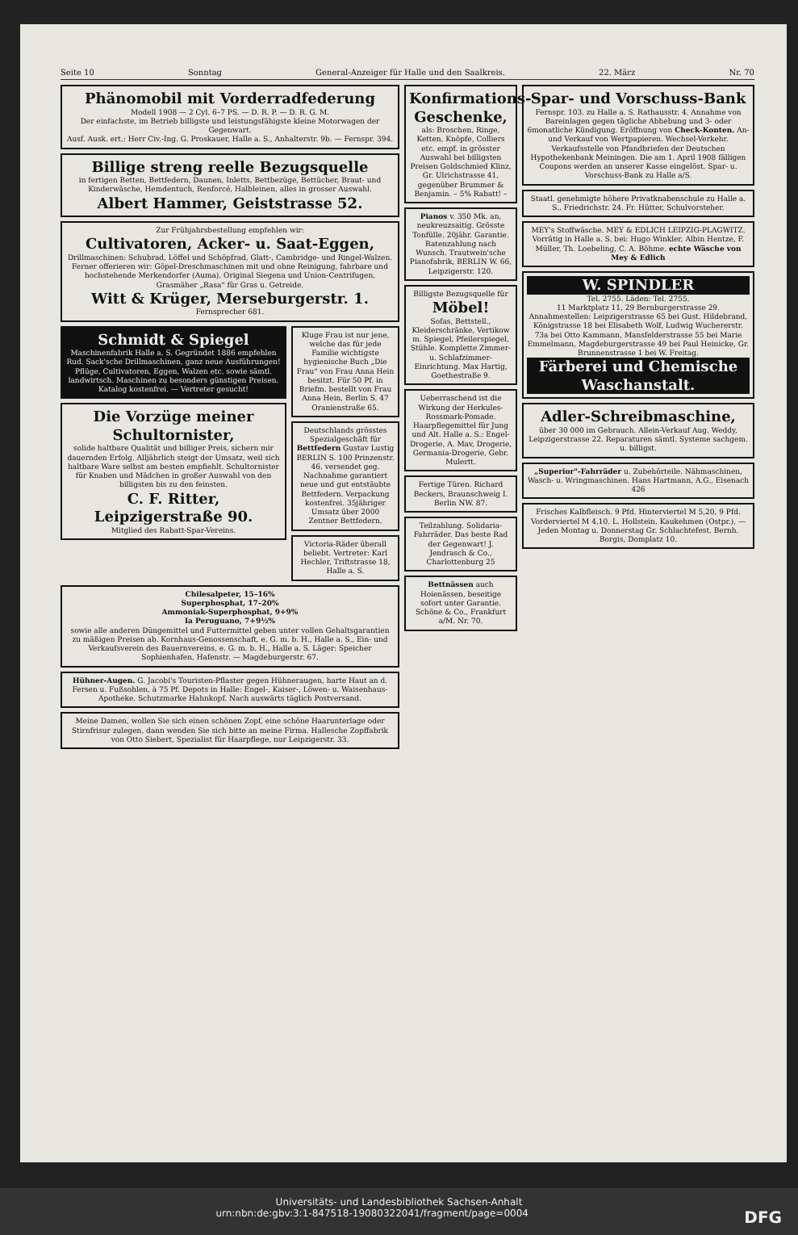Seite 10 Sonntag General-Anzeiger für Halle und den Saalkreis. 22. März Nr. 70
Phänomobil mit Vorderradfederung
Modell 1908 — 2 Cyl. 6–7 PS. — D. R. P. — D. R. G. M.
Der einfachste, im Betrieb billigste und leistungsfähigste kleine Motorwagen der Gegenwart.
Ausf. Ausk. ert.: Herr Civ.-Ing. G. Proskauer, Halle a. S., Anhalterstr. 9b. — Fernspr. 394.
Billige streng reelle Bezugsquelle
in fertigen Betten, Bettfedern, Daunen, Inletts, Bettbezüge, Bettücher, Braut- und Kinderwäsche, Hemdentuch, Renforcé, Halbleinen, alles in grosser Auswahl.
Albert Hammer, Geiststrasse 52.
Zur Frühjahrsbestellung empfehlen wir:
Cultivatoren, Acker- u. Saat-Eggen,
Drillmaschinen: Schubrad, Löffel und Schöpfrad, Glatt-, Cambridge- und Ringel-Walzen. Ferner offerieren wir: Göpel-Dreschmaschinen mit und ohne Reinigung, fahrbare und hochstehende Merkendorfer (Auma). Original Siegena und Union-Centrifugen, Grasmäher „Rasa" für Gras u. Getreide.
Witt & Krüger, Merseburgerstr. 1.
Fernsprecher 681.
Schmidt & Spiegel
Maschinenfabrik Halle a. S. Gegründet 1886 empfehlen Rud. Sack'sche Drillmaschinen, ganz neue Ausführungen! Pflüge, Cultivatoren, Eggen, Walzen etc. sowie sämtl. landwirtsch. Maschinen zu besonders günstigen Preisen. Katalog kostenfrei. — Vertreter gesucht!
Die Vorzüge meiner Schultornister,
solide haltbare Qualität und billiger Preis, sichern mir dauernden Erfolg. Alljährlich steigt der Umsatz, weil sich haltbare Ware selbst am besten empfiehlt. Schultornister für Knaben und Mädchen in großer Auswahl von den billigsten bis zu den feinsten.
C. F. Ritter, Leipzigerstraße 90.
Mitglied des Rabatt-Spar-Vereins.
Kluge Frau ist nur jene, welche das für jede Familie wichtigste hygienische Buch „Die Frau" von Frau Anna Hein besitzt. Für 50 Pf. in Briefm. bestellt von Frau Anna Hein, Berlin S. 47 Oranienstraße 65.
Deutschlands grösstes Spezialgeschäft für Bettfedern Gustav Lustig BERLIN S. 100 Prinzenstr. 46. versendet geg. Nachnahme garantiert neue und gut entstäubte Bettfedern. Verpackung kostenfrei. 35jähriger Umsatz über 2000 Zentner Bettfedern.
Victoria-Räder überall beliebt. Vertreter: Karl Hechler, Triftstrasse 18, Halle a. S.
Chilesalpeter, 15–16%
Superphosphat, 17–20%
Ammoniak-Superphosphat, 9+9%
Ia Peruguano, 7+9½%
sowie alle anderen Düngemittel und Futtermittel geben unter vollen Gehaltsgarantien zu mäßigen Preisen ab. Kornhaus-Genossenschaft, e. G. m. b. H., Halle a. S., Ein- und Verkaufsverein des Bauernvereins, e. G. m. b. H., Halle a. S. Läger: Speicher Sophienhafen, Hafenstr. — Magdeburgerstr. 67.
Hühner-Augen. G. Jacobi's Touristen-Pflaster gegen Hühneraugen, harte Haut an d. Fersen u. Fußsohlen, à 75 Pf. Depots in Halle: Engel-, Kaiser-, Löwen- u. Waisenhaus-Apotheke. Schutzmarke Hahnkopf. Nach auswärts täglich Postversand.
Meine Damen, wollen Sie sich einen schönen Zopf, eine schöne Haarunterlage oder Stirnfrisur zulegen, dann wenden Sie sich bitte an meine Firma. Hallesche Zopffabrik von Otto Siebert, Spezialist für Haarpflege, nur Leipzigerstr. 33.
Konfirmations-Geschenke,
als: Broschen, Ringe, Ketten, Knöpfe, Colliers etc. empf. in grösster Auswahl bei billigsten Preisen Goldschmied Klinz, Gr. Ulrichstrasse 41, gegenüber Brummer & Benjamin. – 5% Rabatt! –
Pianos v. 350 Mk. an, neukreuzsaitig. Grösste Tonfülle. 20jähr. Garantie. Ratenzahlung nach Wunsch. Trautwein'sche Pianofabrik, BERLIN W. 66, Leipzigerstr. 120.
Billigste Bezugsquelle für
Möbel!
Sofas, Bettstell., Kleiderschränke, Vertikow m. Spiegel, Pfeilerspiegel, Stühle. Komplette Zimmer- u. Schlafzimmer-Einrichtung. Max Hartig, Goethestraße 9.
Ueberraschend ist die Wirkung der Herkules-Rossmark-Pomade. Haarpflegemittel für Jung und Alt. Halle a. S.: Engel-Drogerie, A. Mav, Drogerie, Germania-Drogerie, Gebr. Mulertt.
Fertige Türen. Richard Beckers, Braunschweig I. Berlin NW. 87.
Teilzahlung. Solidaria-Fahrräder. Das beste Rad der Gegenwart! J. Jendrasch & Co., Charlottenburg 25
Bettnässen auch Hoienässen, beseitige sofort unter Garantie. Schöne & Co., Frankfurt a/M. Nr. 70.
Spar- und Vorschuss-Bank
Fernspr. 103. zu Halle a. S. Rathausstr. 4. Annahme von Bareinlagen gegen tägliche Abhebung und 3- oder 6monatliche Kündigung. Eröffnung von Check-Konten. An- und Verkauf von Wertpapieren. Wechsel-Verkehr. Verkaufsstelle von Pfandbriefen der Deutschen Hypothekenbank Meiningen. Die am 1. April 1908 fälligen Coupons werden an unserer Kasse eingelöst. Spar- u. Vorschuss-Bank zu Halle a/S.
Staatl. genehmigte höhere Privatknabenschule zu Halle a. S., Friedrichstr. 24. Fr. Hütter, Schulvorsteher.
MEY's Stoffwäsche. MEY & EDLICH LEIPZIG-PLAGWITZ. Vorrätig in Halle a. S. bei: Hugo Winkler, Albin Hentze, F. Müller, Th. Loebeling, C. A. Böhme. echte Wäsche von Mey & Edlich
W. SPINDLER
Tel. 2755. Läden: Tel. 2755.
11 Marktplatz 11, 29 Bernburgerstrasse 29.
Annahmestellen: Leipzigerstrasse 65 bei Gust. Hildebrand, Königstrasse 18 bei Elisabeth Wolf, Ludwig Wuchererstr. 73a bei Otto Kammann, Mansfelderstrasse 55 bei Marie Emmelmann, Magdeburgerstrasse 49 bei Paul Heinicke, Gr. Brunnenstrasse 1 bei W. Freitag.
Färberei und Chemische Waschanstalt.
Adler-Schreibmaschine,
über 30 000 im Gebrauch. Allein-Verkauf Aug. Weddy, Leipzigerstrasse 22. Reparaturen sämtl. Systeme sachgem. u. billigst.
„Superior"-Fahrräder u. Zubehörteile. Nähmaschinen, Wasch- u. Wringmaschinen. Hans Hartmann, A.G., Eisenach 426
Frisches Kalbfleisch. 9 Pfd. Hinterviertel M 5,20, 9 Pfd. Vorderviertel M 4,10. L. Hollstein, Kaukehmen (Ostpr.). — Jeden Montag u. Donnerstag Gr. Schlachtefest. Bernh. Borgis, Domplatz 10.
Universitäts- und Landesbibliothek Sachsen-Anhalt
urn:nbn:de:gbv:3:1-847518-19080322041/fragment/page=0004 DFG